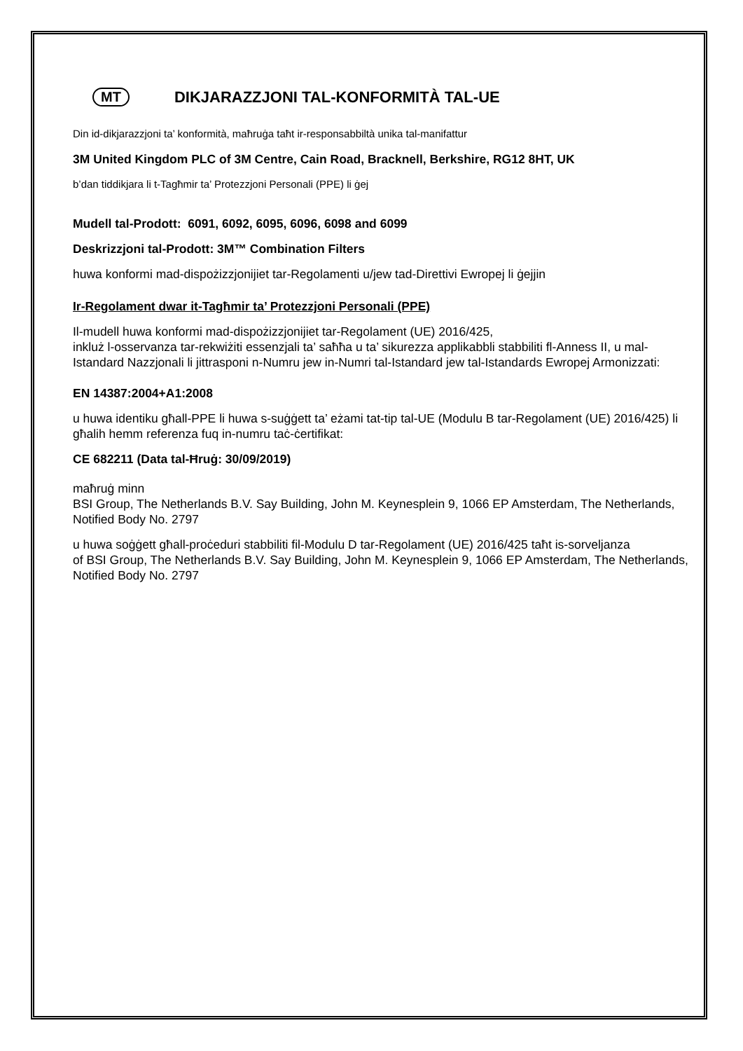MT
DIKJARAZZJONI TAL-KONFORMITÀ TAL-UE
Din id-dikjarazzjoni ta’ konformità, maħruġa taħt ir-responsabbiltà unika tal-manifattur
3M United Kingdom PLC of 3M Centre, Cain Road, Bracknell, Berkshire, RG12 8HT, UK
b’dan tiddikjara li t-Tagħmir ta’ Protezzjoni Personali (PPE) li ġej
Mudell tal-Prodott: 6091, 6092, 6095, 6096, 6098 and 6099
Deskrizzjoni tal-Prodott: 3M™ Combination Filters
huwa konformi mad-dispożizzjonijiet tar-Regolamenti u/jew tad-Direttivi Ewropej li ġejjin
Ir-Regolament dwar it-Tagħmir ta’ Protezzjoni Personali (PPE)
Il-mudell huwa konformi mad-dispożizzjonijiet tar-Regolament (UE) 2016/425,
inkluż l-osservanza tar-rekwiżiti essenzjali ta’ saħħa u ta’ sikurezza applikabbli stabbiliti fl-Anness II, u mal-Istandard Nazzjonali li jittrasponi n-Numru jew in-Numri tal-Istandard jew tal-Istandards Ewropej Armonizzati:
EN 14387:2004+A1:2008
u huwa identiku għall-PPE li huwa s-suġġett ta’ eżami tat-tip tal-UE (Modulu B tar-Regolament (UE) 2016/425) li għalih hemm referenza fuq in-numru taċ-ċertifikat:
CE 682211 (Data tal-Ħruġ: 30/09/2019)
maħruġ minn
BSI Group, The Netherlands B.V. Say Building, John M. Keynesplein 9, 1066 EP Amsterdam, The Netherlands, Notified Body No. 2797
u huwa soġġett għall-proċeduri stabbiliti fil-Modulu D tar-Regolament (UE) 2016/425 taħt is-sorveljanza
of BSI Group, The Netherlands B.V. Say Building, John M. Keynesplein 9, 1066 EP Amsterdam, The Netherlands, Notified Body No. 2797